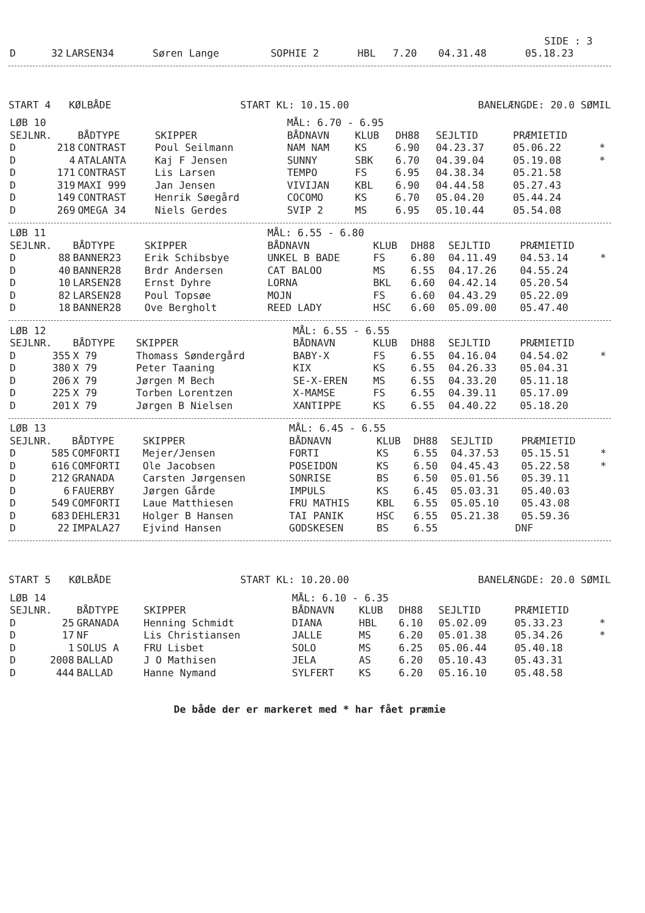SIDE : 3
| D | 32 | LARSEN34 | Søren Lange | SOPHIE 2 | HBL | 7.20 | 04.31.48 | 05.18.23 |
START 4 KØLBÅDE START KL: 10.15.00 BANELÆNGDE: 20.0 SØMIL
| LØB 10 | | | | MÅL: 6.70 - 6.95 | | | | | |
| SEJLNR. | | BÅDTYPE | SKIPPER | BÅDNAVN | KLUB | DH88 | SEJLTID | PRÆMIETID | |
| D | 218 | CONTRAST | Poul Seilmann | NAM NAM | KS | 6.90 | 04.23.37 | 05.06.22 | * |
| D | 4 | ATALANTA | Kaj F Jensen | SUNNY | SBK | 6.70 | 04.39.04 | 05.19.08 | * |
| D | 171 | CONTRAST | Lis Larsen | TEMPO | FS | 6.95 | 04.38.34 | 05.21.58 | |
| D | 319 | MAXI 999 | Jan Jensen | VIVIJAN | KBL | 6.90 | 04.44.58 | 05.27.43 | |
| D | 149 | CONTRAST | Henrik Søegård | COCOMO | KS | 6.70 | 05.04.20 | 05.44.24 | |
| D | 269 | OMEGA 34 | Niels Gerdes | SVIP 2 | MS | 6.95 | 05.10.44 | 05.54.08 | |
| LØB 11 | | | | MÅL: 6.55 - 6.80 | | | | | |
| SEJLNR. | | BÅDTYPE | SKIPPER | BÅDNAVN | KLUB | DH88 | SEJLTID | PRÆMIETID | |
| D | 88 | BANNER23 | Erik Schibsbye | UNKEL B BADE | FS | 6.80 | 04.11.49 | 04.53.14 | * |
| D | 40 | BANNER28 | Brdr Andersen | CAT BALOO | MS | 6.55 | 04.17.26 | 04.55.24 | |
| D | 10 | LARSEN28 | Ernst Dyhre | LORNA | BKL | 6.60 | 04.42.14 | 05.20.54 | |
| D | 82 | LARSEN28 | Poul Topsøe | MOJN | FS | 6.60 | 04.43.29 | 05.22.09 | |
| D | 18 | BANNER28 | Ove Bergholt | REED LADY | HSC | 6.60 | 05.09.00 | 05.47.40 | |
| LØB 12 | | | | MÅL: 6.55 - 6.55 | | | | | |
| SEJLNR. | | BÅDTYPE | SKIPPER | BÅDNAVN | KLUB | DH88 | SEJLTID | PRÆMIETID | |
| D | 355 | X 79 | Thomass Søndergård | BABY-X | FS | 6.55 | 04.16.04 | 04.54.02 | * |
| D | 380 | X 79 | Peter Taaning | KIX | KS | 6.55 | 04.26.33 | 05.04.31 | |
| D | 206 | X 79 | Jørgen M Bech | SE-X-EREN | MS | 6.55 | 04.33.20 | 05.11.18 | |
| D | 225 | X 79 | Torben Lorentzen | X-MAMSE | FS | 6.55 | 04.39.11 | 05.17.09 | |
| D | 201 | X 79 | Jørgen B Nielsen | XANTIPPE | KS | 6.55 | 04.40.22 | 05.18.20 | |
| LØB 13 | | | | MÅL: 6.45 - 6.55 | | | | | |
| SEJLNR. | | BÅDTYPE | SKIPPER | BÅDNAVN | KLUB | DH88 | SEJLTID | PRÆMIETID | |
| D | 585 | COMFORTI | Mejer/Jensen | FORTI | KS | 6.55 | 04.37.53 | 05.15.51 | * |
| D | 616 | COMFORTI | Ole Jacobsen | POSEIDON | KS | 6.50 | 04.45.43 | 05.22.58 | * |
| D | 212 | GRANADA | Carsten Jørgensen | SONRISE | BS | 6.50 | 05.01.56 | 05.39.11 | |
| D | 6 | FAUERBY | Jørgen Gårde | IMPULS | KS | 6.45 | 05.03.31 | 05.40.03 | |
| D | 549 | COMFORTI | Laue Matthiesen | FRU MATHIS | KBL | 6.55 | 05.05.10 | 05.43.08 | |
| D | 683 | DEHLER31 | Holger B Hansen | TAI PANIK | HSC | 6.55 | 05.21.38 | 05.59.36 | |
| D | 22 | IMPALA27 | Ejvind Hansen | GODSKESEN | BS | 6.55 | DNF | | |
START 5 KØLBÅDE START KL: 10.20.00 BANELÆNGDE: 20.0 SØMIL
| LØB 14 | | | | MÅL: 6.10 - 6.35 | | | | | |
| SEJLNR. | | BÅDTYPE | SKIPPER | BÅDNAVN | KLUB | DH88 | SEJLTID | PRÆMIETID | |
| D | 25 | GRANADA | Henning Schmidt | DIANA | HBL | 6.10 | 05.02.09 | 05.33.23 | * |
| D | 17 | NF | Lis Christiansen | JALLE | MS | 6.20 | 05.01.38 | 05.34.26 | * |
| D | 1 | SOLUS A | FRU Lisbet | SOLO | MS | 6.25 | 05.06.44 | 05.40.18 | |
| D | 2008 | BALLAD | J O Mathisen | JELA | AS | 6.20 | 05.10.43 | 05.43.31 | |
| D | 444 | BALLAD | Hanne Nymand | SYLFERT | KS | 6.20 | 05.16.10 | 05.48.58 | |
De både der er markeret med * har fået præmie